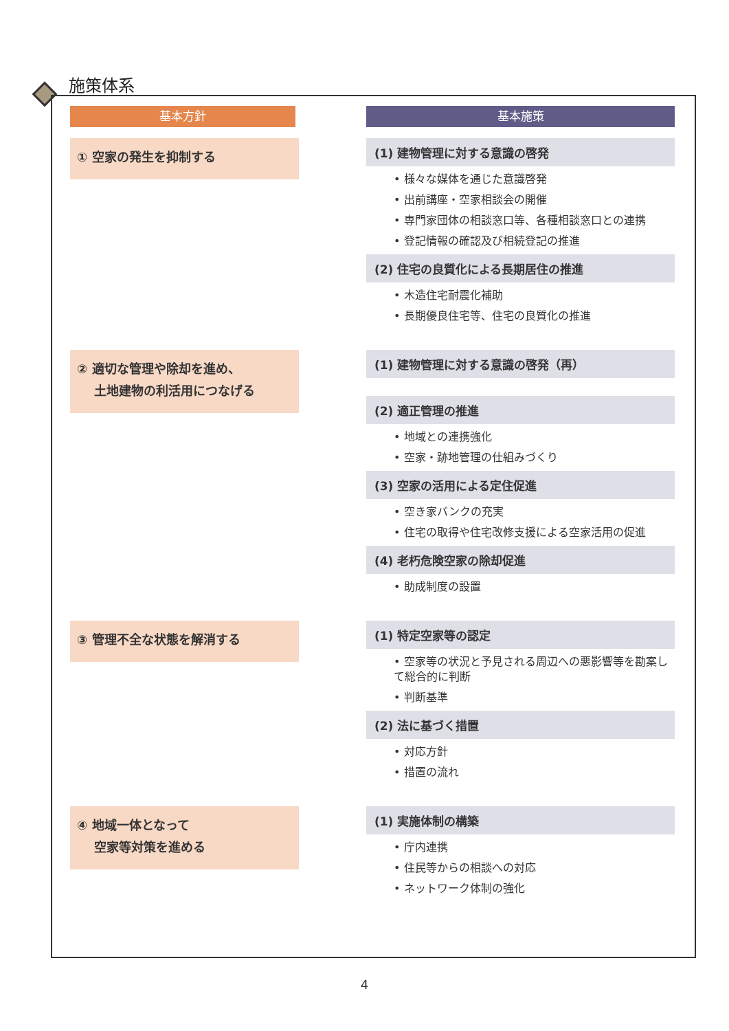施策体系
基本方針 基本施策
① 空家の発生を抑制する
(1) 建物管理に対する意識の啓発
• 様々な媒体を通じた意識啓発
• 出前講座・空家相談会の開催
• 専門家団体の相談窓口等、各種相談窓口との連携
• 登記情報の確認及び相続登記の推進
(2) 住宅の良質化による長期居住の推進
• 木造住宅耐震化補助
• 長期優良住宅等、住宅の良質化の推進
② 適切な管理や除却を進め、
土地建物の利活用につなげる
(1) 建物管理に対する意識の啓発（再）
(2) 適正管理の推進
• 地域との連携強化
• 空家・跡地管理の仕組みづくり
(3) 空家の活用による定住促進
• 空き家バンクの充実
• 住宅の取得や住宅改修支援による空家活用の促進
(4) 老朽危険空家の除却促進
• 助成制度の設置
③ 管理不全な状態を解消する
(1) 特定空家等の認定
• 空家等の状況と予見される周辺への悪影響等を勘案して総合的に判断
• 判断基準
(2) 法に基づく措置
• 対応方針
• 措置の流れ
④ 地域一体となって
空家等対策を進める
(1) 実施体制の構築
• 庁内連携
• 住民等からの相談への対応
• ネットワーク体制の強化
4